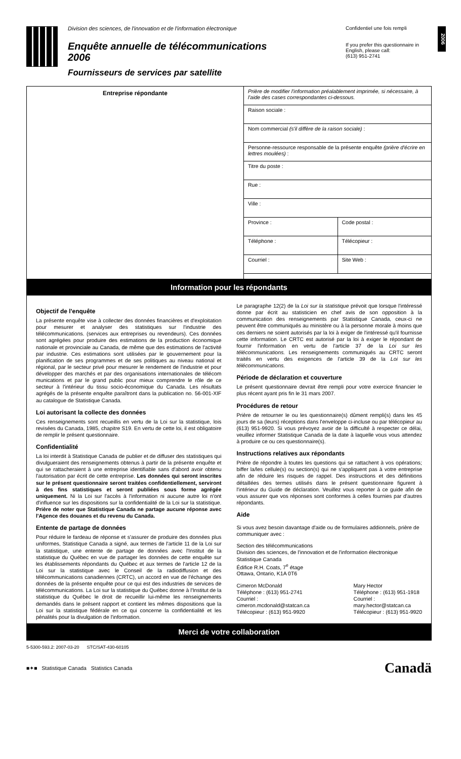2006
Division des sciences, de l'innovation et de l'information électronique
Enquête annuelle de télécommunications
2006
Fournisseurs de services par satellite
Confidentiel une fois rempli
If you prefer this questionnaire in English, please call:
(613) 951-2741
Entreprise répondante
Prière de modifier l'information préalablement imprimée, si nécessaire, à l'aide des cases correspondantes ci-dessous.
Raison sociale :
Nom commercial (s'il diffère de la raison sociale) :
Personne-ressource responsable de la présente enquête (prière d'écrire en lettres moulées) :
Titre du poste :
Rue :
Ville :
Province : Code postal :
Téléphone : Télécopieur :
Courriel : Site Web :
Information pour les répondants
Objectif de l'enquête
La présente enquête vise à collecter des données financières et d'exploitation pour mesurer et analyser des statistiques sur l'industrie des télécommunications. (services aux entreprises ou revendeurs). Ces données sont agrégées pour produire des estimations de la production économique nationale et provinciale au Canada, de même que des estimations de l'activité par industrie. Ces estimations sont utilisées par le gouvernement pour la planification de ses programmes et de ses politiques au niveau national et régional, par le secteur privé pour mesurer le rendement de l'industrie et pour développer des marchés et par des organisations internationales de télécom munications et par le grand public pour mieux comprendre le rôle de ce secteur à l'intérieur du tissu socio-économique du Canada. Les résultats agrégés de la présente enquête paraîtront dans la publication no. 56-001-XIF au catalogue de Statistique Canada.
Loi autorisant la collecte des données
Ces renseignements sont recueillis en vertu de la Loi sur la statistique, lois revisées du Canada, 1985, chapitre S19. En vertu de cette loi, il est obligatoire de remplir le présent questionnaire.
Confidentialité
La loi interdit à Statistique Canada de publier et de diffuser des statistiques qui divulgueraient des renseignements obtenus à partir de la présente enquête et qui se rattacheraient à une entreprise identifiable sans d'abord avoir obtenu l'autorisation par écrit de cette entreprise. Les données qui seront inscrites sur le présent questionnaire seront traitées confidentiellement, serviront à des fins statistiques et seront publiées sous forme agrégée uniquement. Ni la Loi sur l'accès à l'information ni aucune autre loi n'ont d'influence sur les dispositions sur la confidentialité de la Loi sur la statistique. Prière de noter que Statistique Canada ne partage aucune réponse avec l'Agence des douanes et du revenu du Canada.
Entente de partage de données
Pour réduire le fardeau de réponse et s'assurer de produire des données plus uniformes, Statistique Canada a signé, aux termes de l'article 11 de la Loi sur la statistique, une entente de partage de données avec l'Institut de la statistique du Québec en vue de partager les données de cette enquête sur les établissements répondants du Québec et aux termes de l'article 12 de la Loi sur la statistique avec le Conseil de la radiodiffusion et des télécommunications canadiennes (CRTC), un accord en vue de l'échange des données de la présente enquête pour ce qui est des industries de services de télécommunications. La Loi sur la statistique du Québec donne à l'Institut de la statistique du Québec le droit de recueillir lui-même les renseignements demandés dans le présent rapport et contient les mêmes dispositions que la Loi sur la statistique fédérale en ce qui concerne la confidentialité et les pénalités pour la divulgation de l'information.
Le paragraphe 12(2) de la Loi sur la statistique prévoit que lorsque l'intéressé donne par écrit au statisticien en chef avis de son opposition à la communication des renseignements par Statistique Canada, ceux-ci ne peuvent être communiqués au ministère ou à la personne morale à moins que ces derniers ne soient autorisés par la loi à exiger de l'intéressé qu'il fournisse cette information. Le CRTC est autorisé par la loi à exiger le répondant de fournir l'information en vertu de l'article 37 de la Loi sur les télécommunications. Les renseignements communiqués au CRTC seront traités en vertu des exigences de l'article 39 de la Loi sur les télécommunications.
Période de déclaration et couverture
Le présent questionnaire devrait être rempli pour votre exercice financier le plus récent ayant pris fin le 31 mars 2007.
Procédures de retour
Prière de retourner le ou les questionnaire(s) dûment rempli(s) dans les 45 jours de sa (leurs) réceptions dans l'enveloppe ci-incluse ou par télécopieur au (613) 951-9920. Si vous prévoyez avoir de la difficulté à respecter ce délai, veuillez informer Statistique Canada de la date à laquelle vous vous attendez à produire ce ou ces questionnaire(s).
Instructions relatives aux répondants
Prière de répondre à toutes les questions qui se rattachent à vos opérations; biffer la/les cellule(s) ou section(s) qui ne s'appliquent pas à votre entreprise afin de réduire les risques de rappel. Des instructions et des définitions détaillées des termes utilisés dans le présent questionnaire figurent à l'intérieur du Guide de déclaration. Veuillez vous reporter à ce guide afin de vous assurer que vos réponses sont conformes à celles fournies par d'autres répondants.
Aide
Si vous avez besoin davantage d'aide ou de formulaires addionnels, prière de communiquer avec :
Section des télécommunications
Division des sciences, de l'innovation et de l'information électronique
Statistique Canada
Édifice R.H. Coats, 7<sup>e</sup> étage
Ottawa, Ontario, K1A 0T6
Cimeron McDonald
Téléphone : (613) 951-2741
Courriel :
cimeron.mcdonald@statcan.ca
Télécopieur : (613) 951-9920
Mary Hector
Téléphone : (613) 951-1918
Courriel :
mary.hector@statcan.ca
Télécopieur : (613) 951-9920
Merci de votre collaboration
5-5300-593.2: 2007-03-20 STC/SAT-430-60105
■✦■ Statistique Canada Statistics Canada
Canadä
POUR INFORMATION SEULEMENT